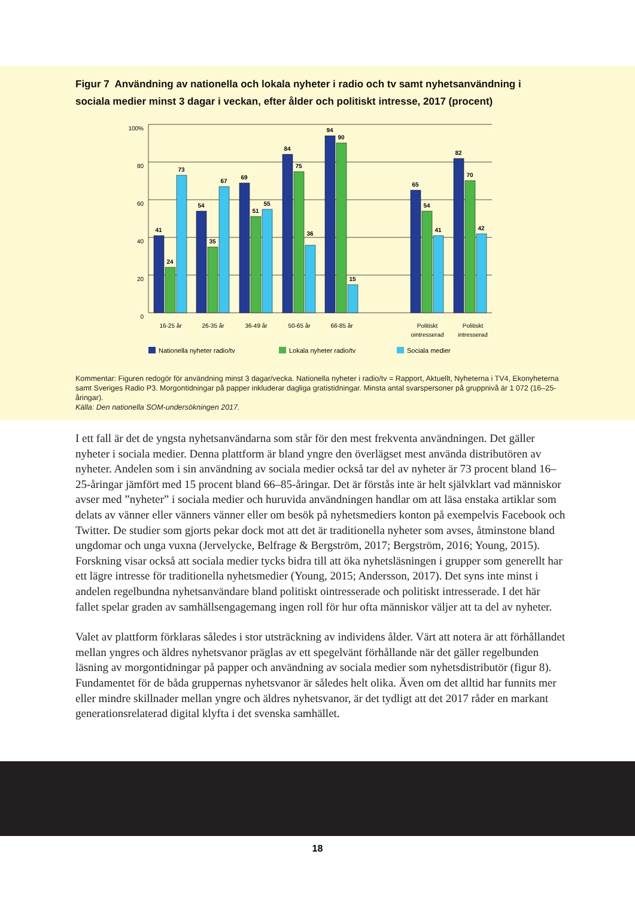Figur 7 Användning av nationella och lokala nyheter i radio och tv samt nyhetsanvändning i sociala medier minst 3 dagar i veckan, efter ålder och politiskt intresse, 2017 (procent)
100%
80
60
40
20
0
41
24
73
54
35
67
69
51
55
84
75
36
94
90
15
65
54
41
82
70
42
16-25 år
26-35 år
36-49 år
50-65 år
66-85 år
Politiskt
ointresserad
Politiskt
intresserad
Nationella nyheter radio/tv
Lokala nyheter radio/tv
Sociala medier
Kommentar: Figuren redogör för användning minst 3 dagar/vecka. Nationella nyheter i radio/tv = Rapport, Aktuellt, Nyheterna i TV4, Ekonyheterna samt Sveriges Radio P3. Morgontidningar på papper inkluderar dagliga gratistidningar. Minsta antal svarspersoner på gruppnivå är 1 072 (16–25-åringar).
Källa: Den nationella SOM-undersökningen 2017.
I ett fall är det de yngsta nyhetsanvändarna som står för den mest frekventa användningen. Det gäller nyheter i sociala medier. Denna plattform är bland yngre den överlägset mest använda distributören av nyheter. Andelen som i sin användning av sociala medier också tar del av nyheter är 73 procent bland 16–25-åringar jämfört med 15 procent bland 66–85-åringar. Det är förstås inte är helt självklart vad människor avser med ”nyheter” i sociala medier och huruvida användningen handlar om att läsa enstaka artiklar som delats av vänner eller vänners vänner eller om besök på nyhetsmediers konton på exempelvis Facebook och Twitter. De studier som gjorts pekar dock mot att det är traditionella nyheter som avses, åtminstone bland ungdomar och unga vuxna (Jervelycke, Belfrage & Bergström, 2017; Bergström, 2016; Young, 2015). Forskning visar också att sociala medier tycks bidra till att öka nyhetsläsningen i grupper som generellt har ett lägre intresse för traditionella nyhetsmedier (Young, 2015; Andersson, 2017). Det syns inte minst i andelen regelbundna nyhetsanvändare bland politiskt ointresserade och politiskt intresserade. I det här fallet spelar graden av samhällsengagemang ingen roll för hur ofta människor väljer att ta del av nyheter.
Valet av plattform förklaras således i stor utsträckning av individens ålder. Värt att notera är att förhållandet mellan yngres och äldres nyhetsvanor präglas av ett spegelvänt förhållande när det gäller regelbunden läsning av morgontidningar på papper och användning av sociala medier som nyhetsdistributör (figur 8). Fundamentet för de båda gruppernas nyhetsvanor är således helt olika. Även om det alltid har funnits mer eller mindre skillnader mellan yngre och äldres nyhetsvanor, är det tydligt att det 2017 råder en markant generationsrelaterad digital klyfta i det svenska samhället.
18